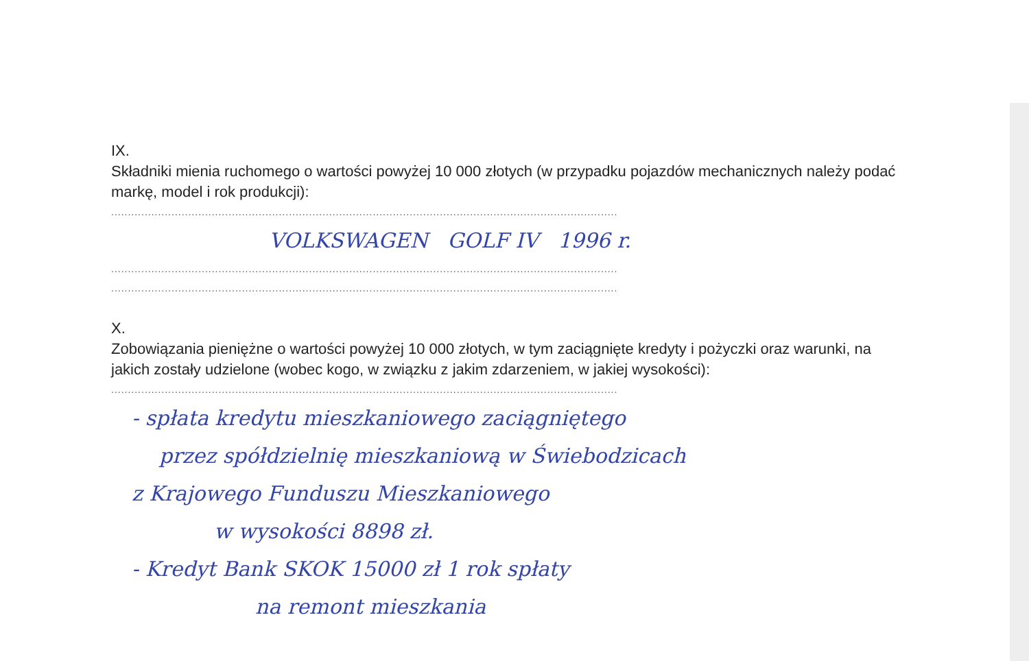IX.
Składniki mienia ruchomego o wartości powyżej 10 000 złotych (w przypadku pojazdów mechanicznych należy podać markę, model i rok produkcji):
.......................................................................................................................................................
VOLKSWAGEN GOLF IV 1996 r.
.......................................................................................................................................................
.......................................................................................................................................................
X.
Zobowiązania pieniężne o wartości powyżej 10 000 złotych, w tym zaciągnięte kredyty i pożyczki oraz warunki, na jakich zostały udzielone (wobec kogo, w związku z jakim zdarzeniem, w jakiej wysokości):
.......................................................................................................................................................
- spłata kredytu mieszkaniowego zaciągniętego
przez spółdzielnię mieszkaniową w Świebodzicach
z Krajowego Funduszu Mieszkaniowego
w wysokości 8898 zł.
- Kredyt Bank SKOK 15000 zł 1 rok spłaty
na remont mieszkania